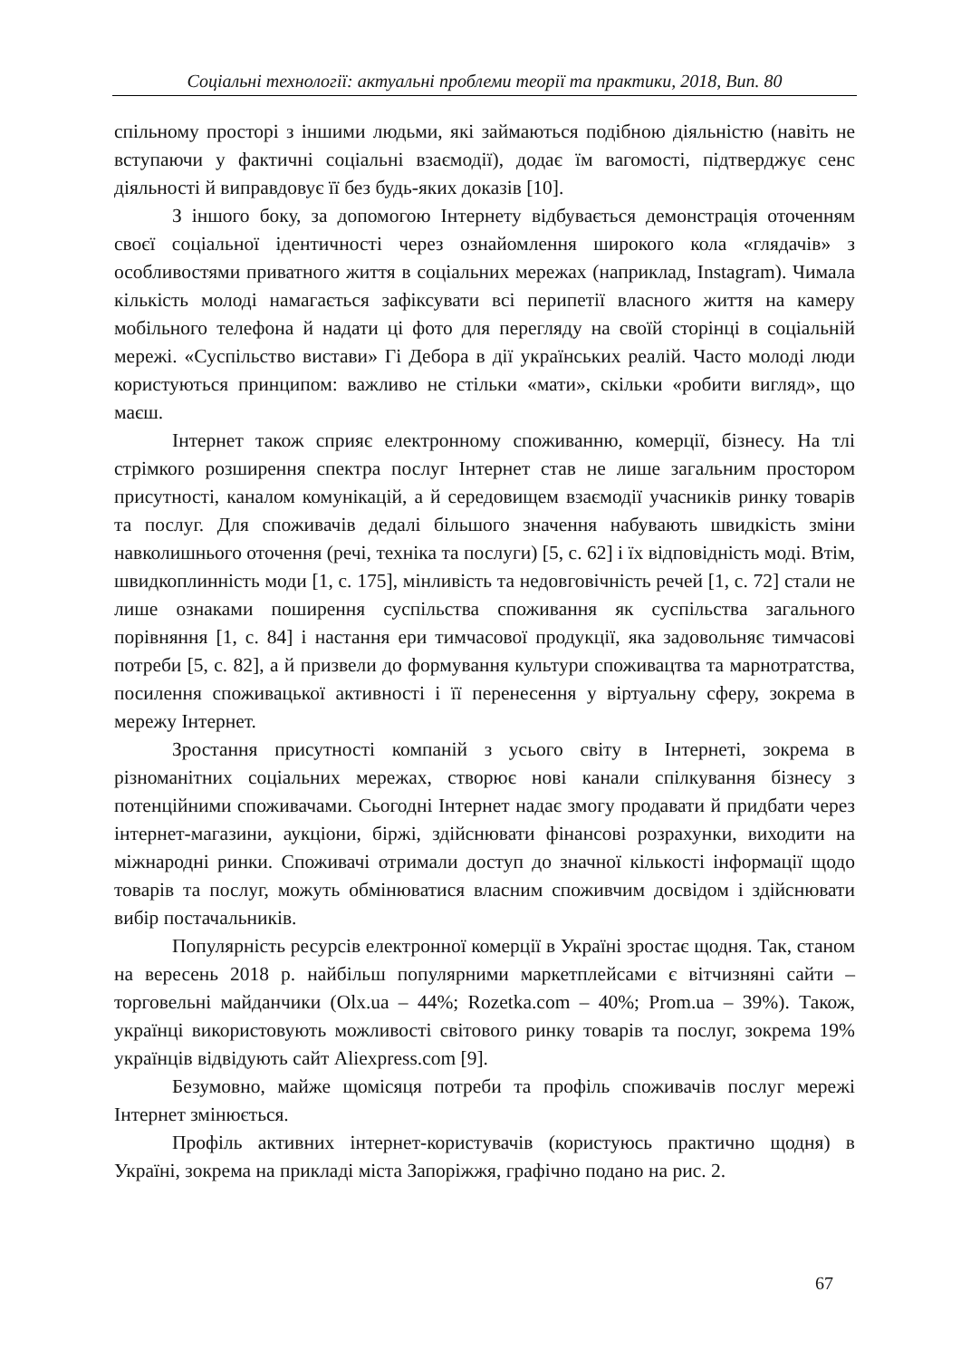Соціальні технології: актуальні проблеми теорії та практики, 2018, Вип. 80
спільному просторі з іншими людьми, які займаються подібною діяльністю (навіть не вступаючи у фактичні соціальні взаємодії), додає їм вагомості, підтверджує сенс діяльності й виправдовує її без будь-яких доказів [10].
З іншого боку, за допомогою Інтернету відбувається демонстрація оточенням своєї соціальної ідентичності через ознайомлення широкого кола «глядачів» з особливостями приватного життя в соціальних мережах (наприклад, Instagram). Чимала кількість молоді намагається зафіксувати всі перипетії власного життя на камеру мобільного телефона й надати ці фото для перегляду на своїй сторінці в соціальній мережі. «Суспільство вистави» Гі Дебора в дії українських реалій. Часто молоді люди користуються принципом: важливо не стільки «мати», скільки «робити вигляд», що маєш.
Інтернет також сприяє електронному споживанню, комерції, бізнесу. На тлі стрімкого розширення спектра послуг Інтернет став не лише загальним простором присутності, каналом комунікацій, а й середовищем взаємодії учасників ринку товарів та послуг. Для споживачів дедалі більшого значення набувають швидкість зміни навколишнього оточення (речі, техніка та послуги) [5, с. 62] і їх відповідність моді. Втім, швидкоплинність моди [1, с. 175], мінливість та недовговічність речей [1, с. 72] стали не лише ознаками поширення суспільства споживання як суспільства загального порівняння [1, с. 84] і настання ери тимчасової продукції, яка задовольняє тимчасові потреби [5, с. 82], а й призвели до формування культури споживацтва та марнотратства, посилення споживацької активності і її перенесення у віртуальну сферу, зокрема в мережу Інтернет.
Зростання присутності компаній з усього світу в Інтернеті, зокрема в різноманітних соціальних мережах, створює нові канали спілкування бізнесу з потенційними споживачами. Сьогодні Інтернет надає змогу продавати й придбати через інтернет-магазини, аукціони, біржі, здійснювати фінансові розрахунки, виходити на міжнародні ринки. Споживачі отримали доступ до значної кількості інформації щодо товарів та послуг, можуть обмінюватися власним споживчим досвідом і здійснювати вибір постачальників.
Популярність ресурсів електронної комерції в Україні зростає щодня. Так, станом на вересень 2018 р. найбільш популярними маркетплейсами є вітчизняні сайти – торговельні майданчики (Olx.ua – 44%; Rozetka.com – 40%; Prom.ua – 39%). Також, українці використовують можливості світового ринку товарів та послуг, зокрема 19% українців відвідують сайт Aliexpress.com [9].
Безумовно, майже щомісяця потреби та профіль споживачів послуг мережі Інтернет змінюється.
Профіль активних інтернет-користувачів (користуюсь практично щодня) в Україні, зокрема на прикладі міста Запоріжжя, графічно подано на рис. 2.
67